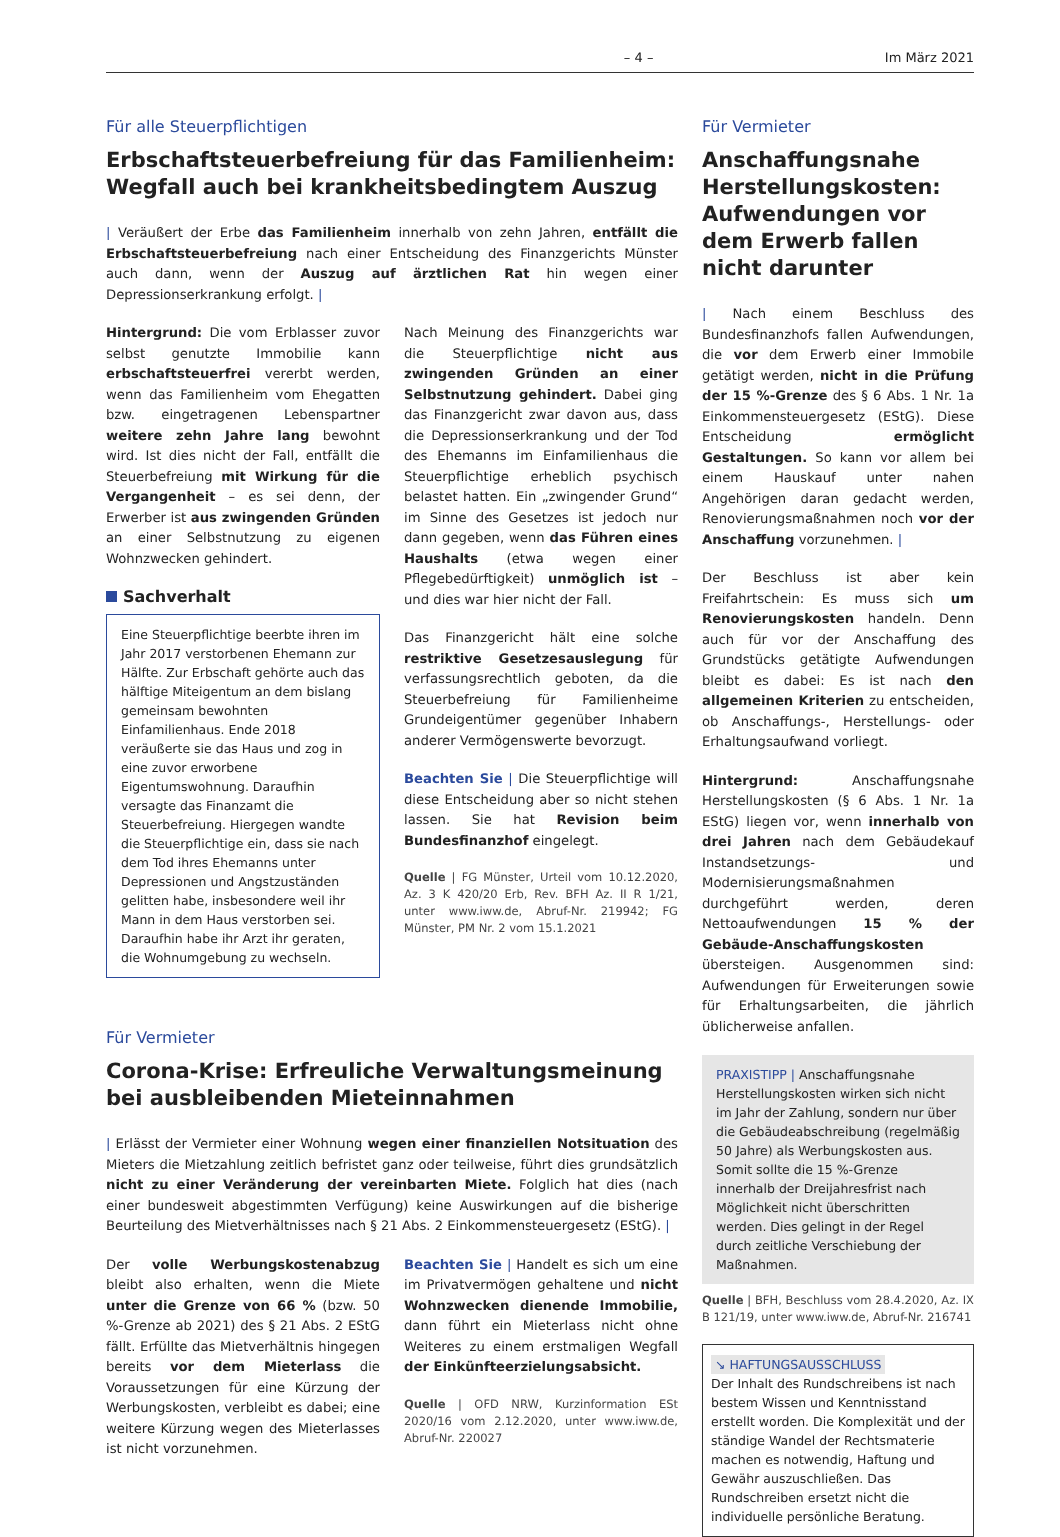– 4 – Im März 2021
Für alle Steuerpflichtigen
Erbschaftsteuerbefreiung für das Familienheim: Wegfall auch bei krankheitsbedingtem Auszug
| Veräußert der Erbe das Familienheim innerhalb von zehn Jahren, entfällt die Erbschaftsteuerbefreiung nach einer Entscheidung des Finanzgerichts Münster auch dann, wenn der Auszug auf ärztlichen Rat hin wegen einer Depressionserkrankung erfolgt. |
Hintergrund: Die vom Erblasser zuvor selbst genutzte Immobilie kann erbschaftsteuerfrei vererbt werden, wenn das Familienheim vom Ehegatten bzw. eingetragenen Lebenspartner weitere zehn Jahre lang bewohnt wird. Ist dies nicht der Fall, entfällt die Steuerbefreiung mit Wirkung für die Vergangenheit – es sei denn, der Erwerber ist aus zwingenden Gründen an einer Selbstnutzung zu eigenen Wohnzwecken gehindert.
Sachverhalt
Eine Steuerpflichtige beerbte ihren im Jahr 2017 verstorbenen Ehemann zur Hälfte. Zur Erbschaft gehörte auch das hälftige Miteigentum an dem bislang gemeinsam bewohnten Einfamilienhaus. Ende 2018 veräußerte sie das Haus und zog in eine zuvor erworbene Eigentumswohnung. Daraufhin versagte das Finanzamt die Steuerbefreiung. Hiergegen wandte die Steuerpflichtige ein, dass sie nach dem Tod ihres Ehemanns unter Depressionen und Angstzuständen gelitten habe, insbesondere weil ihr Mann in dem Haus verstorben sei. Daraufhin habe ihr Arzt ihr geraten, die Wohnumgebung zu wechseln.
Nach Meinung des Finanzgerichts war die Steuerpflichtige nicht aus zwingenden Gründen an einer Selbstnutzung gehindert. Dabei ging das Finanzgericht zwar davon aus, dass die Depressionserkrankung und der Tod des Ehemanns im Einfamilienhaus die Steuerpflichtige erheblich psychisch belastet hatten. Ein „zwingender Grund“ im Sinne des Gesetzes ist jedoch nur dann gegeben, wenn das Führen eines Haushalts (etwa wegen einer Pflegebedürftigkeit) unmöglich ist – und dies war hier nicht der Fall.
Das Finanzgericht hält eine solche restriktive Gesetzesauslegung für verfassungsrechtlich geboten, da die Steuerbefreiung für Familienheime Grundeigentümer gegenüber Inhabern anderer Vermögenswerte bevorzugt.
Beachten Sie | Die Steuerpflichtige will diese Entscheidung aber so nicht stehen lassen. Sie hat Revision beim Bundesfinanzhof eingelegt.
Quelle | FG Münster, Urteil vom 10.12.2020, Az. 3 K 420/20 Erb, Rev. BFH Az. II R 1/21, unter www.iww.de, Abruf-Nr. 219942; FG Münster, PM Nr. 2 vom 15.1.2021
Für Vermieter
Corona-Krise: Erfreuliche Verwaltungsmeinung bei ausbleibenden Mieteinnahmen
| Erlässt der Vermieter einer Wohnung wegen einer finanziellen Notsituation des Mieters die Mietzahlung zeitlich befristet ganz oder teilweise, führt dies grundsätzlich nicht zu einer Veränderung der vereinbarten Miete. Folglich hat dies (nach einer bundesweit abgestimmten Verfügung) keine Auswirkungen auf die bisherige Beurteilung des Mietverhältnisses nach § 21 Abs. 2 Einkommensteuergesetz (EStG). |
Der volle Werbungskostenabzug bleibt also erhalten, wenn die Miete unter die Grenze von 66 % (bzw. 50 %-Grenze ab 2021) des § 21 Abs. 2 EStG fällt. Erfüllte das Mietverhältnis hingegen bereits vor dem Mieterlass die Voraussetzungen für eine Kürzung der Werbungskosten, verbleibt es dabei; eine weitere Kürzung wegen des Mieterlasses ist nicht vorzunehmen.
Beachten Sie | Handelt es sich um eine im Privatvermögen gehaltene und nicht Wohnzwecken dienende Immobilie, dann führt ein Mieterlass nicht ohne Weiteres zu einem erstmaligen Wegfall der Einkünfteerzielungsabsicht.
Quelle | OFD NRW, Kurzinformation ESt 2020/16 vom 2.12.2020, unter www.iww.de, Abruf-Nr. 220027
Für Vermieter
Anschaffungsnahe Herstellungskosten: Aufwendungen vor dem Erwerb fallen nicht darunter
| Nach einem Beschluss des Bundesfinanzhofs fallen Aufwendungen, die vor dem Erwerb einer Immobile getätigt werden, nicht in die Prüfung der 15 %-Grenze des § 6 Abs. 1 Nr. 1a Einkommensteuergesetz (EStG). Diese Entscheidung ermöglicht Gestaltungen. So kann vor allem bei einem Hauskauf unter nahen Angehörigen daran gedacht werden, Renovierungsmaßnahmen noch vor der Anschaffung vorzunehmen. |
Der Beschluss ist aber kein Freifahrtschein: Es muss sich um Renovierungskosten handeln. Denn auch für vor der Anschaffung des Grundstücks getätigte Aufwendungen bleibt es dabei: Es ist nach den allgemeinen Kriterien zu entscheiden, ob Anschaffungs-, Herstellungs- oder Erhaltungsaufwand vorliegt.
Hintergrund: Anschaffungsnahe Herstellungskosten (§ 6 Abs. 1 Nr. 1a EStG) liegen vor, wenn innerhalb von drei Jahren nach dem Gebäudekauf Instandsetzungs- und Modernisierungsmaßnahmen durchgeführt werden, deren Nettoaufwendungen 15 % der Gebäude-Anschaffungskosten übersteigen. Ausgenommen sind: Aufwendungen für Erweiterungen sowie für Erhaltungsarbeiten, die jährlich üblicherweise anfallen.
PRAXISTIPP | Anschaffungsnahe Herstellungskosten wirken sich nicht im Jahr der Zahlung, sondern nur über die Gebäudeabschreibung (regelmäßig 50 Jahre) als Werbungskosten aus. Somit sollte die 15 %-Grenze innerhalb der Dreijahresfrist nach Möglichkeit nicht überschritten werden. Dies gelingt in der Regel durch zeitliche Verschiebung der Maßnahmen.
Quelle | BFH, Beschluss vom 28.4.2020, Az. IX B 121/19, unter www.iww.de, Abruf-Nr. 216741
↘ HAFTUNGSAUSSCHLUSS
Der Inhalt des Rundschreibens ist nach bestem Wissen und Kenntnisstand erstellt worden. Die Komplexität und der ständige Wandel der Rechtsmaterie machen es notwendig, Haftung und Gewähr auszuschließen. Das Rundschreiben ersetzt nicht die individuelle persönliche Beratung.